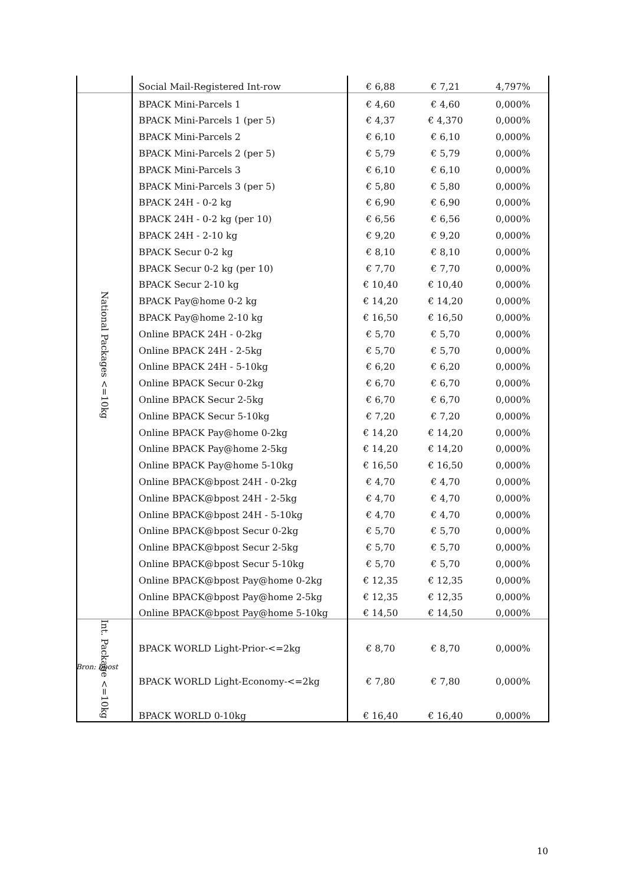| | Social Mail-Registered Int-row | € 6,88 | € 7,21 | 4,797% |
| National Packages <=10kg | BPACK Mini-Parcels 1 | € 4,60 | € 4,60 | 0,000% |
| | BPACK Mini-Parcels 1 (per 5) | € 4,37 | € 4,370 | 0,000% |
| | BPACK Mini-Parcels 2 | € 6,10 | € 6,10 | 0,000% |
| | BPACK Mini-Parcels 2 (per 5) | € 5,79 | € 5,79 | 0,000% |
| | BPACK Mini-Parcels 3 | € 6,10 | € 6,10 | 0,000% |
| | BPACK Mini-Parcels 3 (per 5) | € 5,80 | € 5,80 | 0,000% |
| | BPACK 24H - 0-2 kg | € 6,90 | € 6,90 | 0,000% |
| | BPACK 24H - 0-2 kg (per 10) | € 6,56 | € 6,56 | 0,000% |
| | BPACK 24H - 2-10 kg | € 9,20 | € 9,20 | 0,000% |
| | BPACK Secur 0-2 kg | € 8,10 | € 8,10 | 0,000% |
| | BPACK Secur 0-2 kg (per 10) | € 7,70 | € 7,70 | 0,000% |
| | BPACK Secur 2-10 kg | € 10,40 | € 10,40 | 0,000% |
| | BPACK Pay@home 0-2 kg | € 14,20 | € 14,20 | 0,000% |
| | BPACK Pay@home 2-10 kg | € 16,50 | € 16,50 | 0,000% |
| | Online BPACK 24H - 0-2kg | € 5,70 | € 5,70 | 0,000% |
| | Online BPACK 24H - 2-5kg | € 5,70 | € 5,70 | 0,000% |
| | Online BPACK 24H - 5-10kg | € 6,20 | € 6,20 | 0,000% |
| | Online BPACK Secur 0-2kg | € 6,70 | € 6,70 | 0,000% |
| | Online BPACK Secur 2-5kg | € 6,70 | € 6,70 | 0,000% |
| | Online BPACK Secur 5-10kg | € 7,20 | € 7,20 | 0,000% |
| | Online BPACK Pay@home 0-2kg | € 14,20 | € 14,20 | 0,000% |
| | Online BPACK Pay@home 2-5kg | € 14,20 | € 14,20 | 0,000% |
| | Online BPACK Pay@home 5-10kg | € 16,50 | € 16,50 | 0,000% |
| | Online BPACK@bpost 24H - 0-2kg | € 4,70 | € 4,70 | 0,000% |
| | Online BPACK@bpost 24H - 2-5kg | € 4,70 | € 4,70 | 0,000% |
| | Online BPACK@bpost 24H - 5-10kg | € 4,70 | € 4,70 | 0,000% |
| | Online BPACK@bpost Secur 0-2kg | € 5,70 | € 5,70 | 0,000% |
| | Online BPACK@bpost Secur 2-5kg | € 5,70 | € 5,70 | 0,000% |
| | Online BPACK@bpost Secur 5-10kg | € 5,70 | € 5,70 | 0,000% |
| | Online BPACK@bpost Pay@home 0-2kg | € 12,35 | € 12,35 | 0,000% |
| | Online BPACK@bpost Pay@home 2-5kg | € 12,35 | € 12,35 | 0,000% |
| | Online BPACK@bpost Pay@home 5-10kg | € 14,50 | € 14,50 | 0,000% |
| Int. Package <=10kg | BPACK WORLD Light-Prior-<=2kg | € 8,70 | € 8,70 | 0,000% |
| | BPACK WORLD Light-Economy-<=2kg | € 7,80 | € 7,80 | 0,000% |
| | BPACK WORLD 0-10kg | € 16,40 | € 16,40 | 0,000% |
Bron: bpost
10